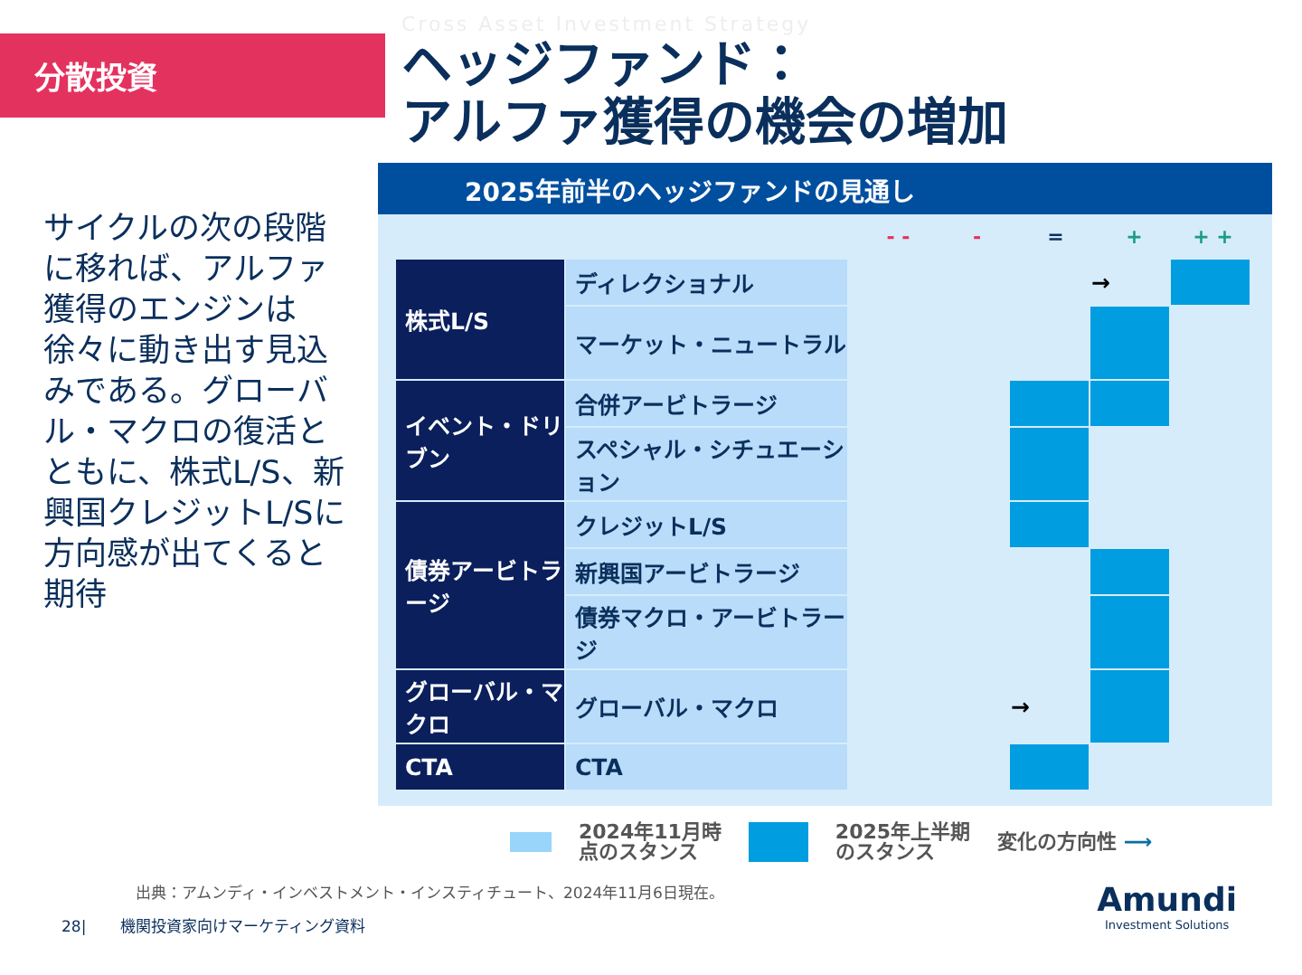分散投資
Cross Asset Investment Strategy
ヘッジファンド：
アルファ獲得の機会の増加
サイクルの次の段階に移れば、アルファ獲得のエンジンは徐々に動き出す見込みである。グローバル・マクロの復活とともに、株式L/S、新興国クレジットL/Sに方向感が出てくると期待
2025年前半のヘッジファンドの見通し
- - - = + + +
| 株式L/S | ディレクショナル | | | | → | |
| | マーケット・ニュートラル | | | | | |
| イベント・ドリブン | 合併アービトラージ | | | | | |
| | スペシャル・シチュエーション | | | | | |
| 債券アービトラージ | クレジットL/S | | | | | |
| | 新興国アービトラージ | | | | | |
| | 債券マクロ・アービトラージ | | | | | |
| グローバル・マクロ | グローバル・マクロ | | | → | | |
| CTA | CTA | | | | | |
2024年11月時
点のスタンス 2025年上半期
のスタンス 変化の方向性 ⟶
出典：アムンディ・インベストメント・インスティチュート、2024年11月6日現在。
28| 機関投資家向けマーケティング資料
Amundi
Investment Solutions